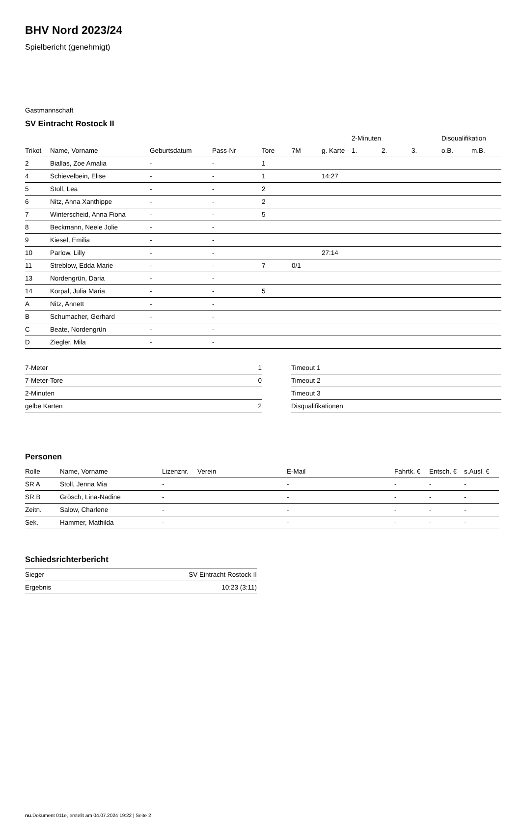BHV Nord 2023/24
Spielbericht (genehmigt)
Gastmannschaft
SV Eintracht Rostock II
| | | | | | | | 2-Minuten | | | Disqualifikation | |
| --- | --- | --- | --- | --- | --- | --- | --- | --- | --- | --- | --- |
| Trikot | Name, Vorname | Geburtsdatum | Pass-Nr | Tore | 7M | g. Karte | 1. | 2. | 3. | o.B. | m.B. |
| 2 | Biallas, Zoe Amalia | - | - | 1 | | | | | | | |
| 4 | Schievelbein, Elise | - | - | 1 | | 14:27 | | | | | |
| 5 | Stoll, Lea | - | - | 2 | | | | | | | |
| 6 | Nitz, Anna Xanthippe | - | - | 2 | | | | | | | |
| 7 | Winterscheid, Anna Fiona | - | - | 5 | | | | | | | |
| 8 | Beckmann, Neele Jolie | - | - | | | | | | | | |
| 9 | Kiesel, Emilia | - | - | | | | | | | | |
| 10 | Parlow, Lilly | - | - | | | 27:14 | | | | | |
| 11 | Streblow, Edda Marie | - | - | 7 | 0/1 | | | | | | |
| 13 | Nordengrün, Daria | - | - | | | | | | | | |
| 14 | Korpal, Julia Maria | - | - | 5 | | | | | | | |
| A | Nitz, Annett | - | - | | | | | | | | |
| B | Schumacher, Gerhard | - | - | | | | | | | | |
| C | Beate, Nordengrün | - | - | | | | | | | | |
| D | Ziegler, Mila | - | - | | | | | | | | |
| 7-Meter | 1 |
| 7-Meter-Tore | 0 |
| 2-Minuten | |
| gelbe Karten | 2 |
| Timeout 1 |
| Timeout 2 |
| Timeout 3 |
| Disqualifikationen |
Personen
| Rolle | Name, Vorname | Lizenznr. | Verein | E-Mail | Fahrtk. € | Entsch. € | s.Ausl. € |
| --- | --- | --- | --- | --- | --- | --- | --- |
| SR A | Stoll, Jenna Mia | - | | - | - | - | - |
| SR B | Grösch, Lina-Nadine | - | | - | - | - | - |
| Zeitn. | Salow, Charlene | - | | - | - | - | - |
| Sek. | Hammer, Mathilda | - | | - | - | - | - |
Schiedsrichterbericht
| Sieger | SV Eintracht Rostock II |
| Ergebnis | 10:23 (3:11) |
nu.Dokument 011e, erstellt am 04.07.2024 19:22 | Seite 2